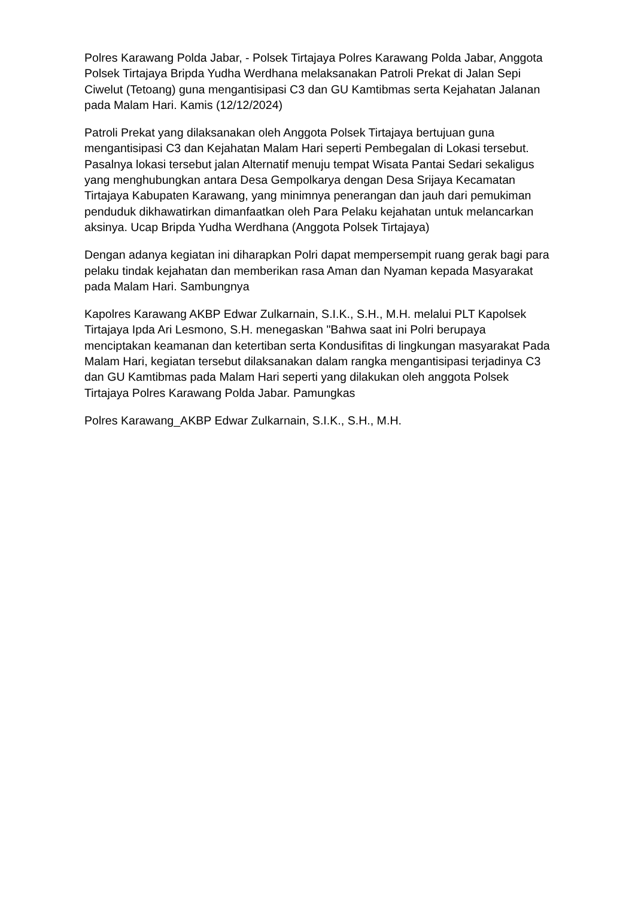Polres Karawang Polda Jabar, - Polsek Tirtajaya Polres Karawang Polda Jabar, Anggota Polsek Tirtajaya Bripda Yudha Werdhana melaksanakan Patroli Prekat di Jalan Sepi Ciwelut (Tetoang) guna mengantisipasi C3 dan GU Kamtibmas serta Kejahatan Jalanan pada Malam Hari. Kamis (12/12/2024)
Patroli Prekat yang dilaksanakan oleh Anggota Polsek Tirtajaya bertujuan guna mengantisipasi C3 dan Kejahatan Malam Hari seperti Pembegalan di Lokasi tersebut. Pasalnya lokasi tersebut jalan Alternatif menuju tempat Wisata Pantai Sedari sekaligus yang menghubungkan antara Desa Gempolkarya dengan Desa Srijaya Kecamatan Tirtajaya Kabupaten Karawang, yang minimnya penerangan dan jauh dari pemukiman penduduk dikhawatirkan dimanfaatkan oleh Para Pelaku kejahatan untuk melancarkan aksinya. Ucap Bripda Yudha Werdhana (Anggota Polsek Tirtajaya)
Dengan adanya kegiatan ini diharapkan Polri dapat mempersempit ruang gerak bagi para pelaku tindak kejahatan dan memberikan rasa Aman dan Nyaman kepada Masyarakat pada Malam Hari. Sambungnya
Kapolres Karawang AKBP Edwar Zulkarnain, S.I.K., S.H., M.H. melalui PLT Kapolsek Tirtajaya Ipda Ari Lesmono, S.H. menegaskan "Bahwa saat ini Polri berupaya menciptakan keamanan dan ketertiban serta Kondusifitas di lingkungan masyarakat Pada Malam Hari, kegiatan tersebut dilaksanakan dalam rangka mengantisipasi terjadinya C3 dan GU Kamtibmas pada Malam Hari seperti yang dilakukan oleh anggota Polsek Tirtajaya Polres Karawang Polda Jabar. Pamungkas
Polres Karawang_AKBP Edwar Zulkarnain, S.I.K., S.H., M.H.